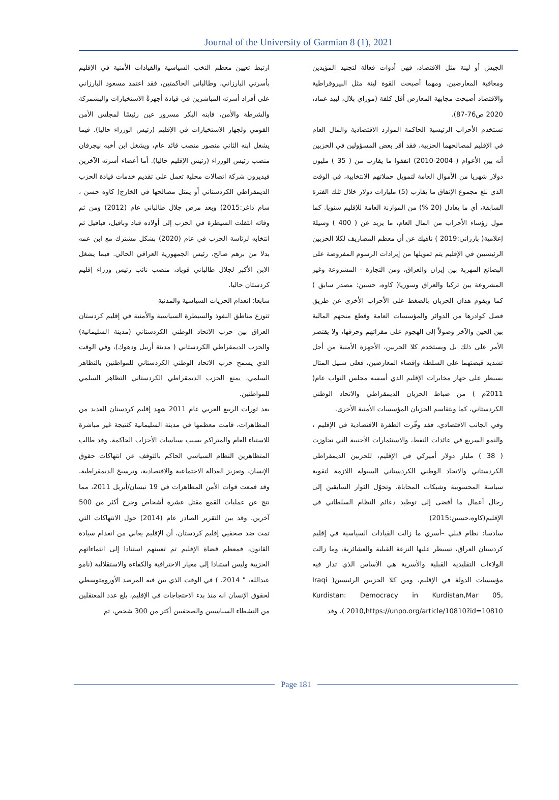Journal of the University of Garmian 8 (1), 2021
الجيش أو لينة مثل الاقتصاد، فهي أدوات فعالة لتجنيد المؤيدين ومعاقبة المعارضين. ومهما أصبحت القوة لينة مثل البيروقراطية والاقتصاد أصبحت مجابهة المعارض أقل كلفة (موزاي بلال، لبيد عماد، 2020 ص76-87).
تستخدم الأحزاب الرئيسية الحاكمة الموارد الاقتصادية والمال العام في الإقليم لمصالحهما الحزبية، فقد أقر بعض المسؤولين في الحزبين أنه بين الأعوام ( 2004-2010) انفقوا ما يقارب من ( 35 ) مليون دولار شهريا من الأموال العامة لتمويل حملاتهم الانتخابية، في الوقت الذي بلغ مجموع الإنفاق ما يقارب (5) مليارات دولار خلال تلك الفترة السابقة، أي ما يعادل (20 %) من الموازنة العامة للإقليم سنويا. كما مول رؤساء الأحزاب من المال العام، ما يزيد عن ( 400 ) وسيلة إعلامية( بارزاني:2019 ) ناهيك عن أن معظم المصاريف لكلا الحزبين الرئيسيين في الإقليم يتم تمويلها من إيرادات الرسوم المفروضة على البضائع المهربة بين إيران والعراق، ومن التجارة - المشروعة وغير المشروعة بين تركيا والعراق وسوريا( كاوه، حسين: مصدر سابق ) كما ويقوم هذان الحزبان بالضغط على الأحزاب الأخرى عن طريق فصل كوادرها من الدوائر والمؤسسات العامة وقطع منحهم المالية بين الحين والآخر وصولاً إلى الهجوم على مقراتهم وحرقها، ولا يقتصر الأمر على ذلك بل ويستخدم كلا الحزبين، الأجهزة الأمنية من أجل تشديد قبضتهما على السلطة وإقصاء المعارضين، فعلى سبيل المثال يسيطر على جهاز مخابرات الإقليم الذي أسسه مجلس النواب عام( 2011م ) من ضباط الحزبان الديمقراطي والاتحاد الوطني الكردستاني، كما ويتقاسم الحزبان المؤسسات الأمنية الأخرى.
وفي الجانب الاقتصادي، فقد وفّرت الطفرة الاقتصادية في الإقليم ، والنمو السريع في عائدات النفط، والاستثمارات الأجنبية التي تجاوزت ( 38 ) مليار دولار أميركي في الإقليم، للحزبين الديمقراطي الكردستاني والاتحاد الوطني الكردستاني السيولة اللازمة لتقوية سياسة المحسوبية وشبكات المحاباة، وتحوّل الثوار السابقين إلى رجال أعمال ما أفضى إلى توطيد دعائم النظام السلطاني في الإقليم(كاوه،حسين:2015)
سادسا: نظام قبلي –أسري ما زالت القيادات السياسية في إقليم كردستان العراق، تسيطر عليها النزعة القبلية والعشائرية، وما زالت الولاءات التقليدية القبلية والأسرية هي الأساس الذي تدار فيه مؤسسات الدولة في الإقليم، ومن كلا الحزبين الرئيسين( Iraqi Kurdistan: Democracy in Kurdistan,Mar 05, 2010,https://unpo.org/article/10810?id=10810 )، وقد
ارتبط تعيين معظم النخب السياسية والقيادات الأمنية في الإقليم بأسرتي البارزاني، وطالباني الحاكمتين، فقد اعتمد مسعود البارزاني على أفراد أسرته المباشرين في قيادة أجهزةُ الاستخبارات والبشمركة والشرطة والأمن، فابنه البكر مسرور عين رئيسًا لمجلس الأمن القومي ولجهاز الاستخبارات في الإقليم (رئيس الوزراء حاليا). فيما يشغل ابنه الثاني منصور منصب قائد عام، ويشغل ابن أخيه نيجرفان منصب رئيس الوزراء (رئيس الإقليم حاليا). أما أعضاء أسرته الآخرين فيديرون شركة اتصالات محلية تعمل على تقديم خدمات قيادة الحزب الديمقراطي الكردستاني أو يمثل مصالحها في الخارج( كاوه حسن ، سام داغر:2015) وبعد مرض جلال طالباني عام (2012) ومن ثم وفاته انتقلت السيطرة في الحزب إلى أولاده قباد وبافيل، فبافيل تم انتخابه لرئاسة الحزب في عام (2020) بشكل مشترك مع ابن عمه بدلا من برهم صالح، رئيس الجمهورية العراقي الحالي. فيما يشغل الابن الأكبر لجلال طالباني قوباد، منصب نائب رئيس وزراء إقليم كردستان حاليا.
سابعا: انعدام الحريات السياسية والمدنية
تتوزع مناطق النفوذ والسيطرة السياسية والأمنية في إقليم كردستان العراق بين حزب الاتحاد الوطني الكردستاني (مدينة السليمانية) والحزب الديمقراطي الكردستاني ( مدينة أربيل ودهوك)، وفي الوقت الذي يسمح حزب الاتحاد الوطني الكردستاني للمواطنين بالتظاهر السلمي، يمنع الحزب الديمقراطي الكردستاني التظاهر السلمي للمواطنين.
بعد ثورات الربيع العربي عام 2011 شهد إقليم كردستان العديد من المظاهرات، قامت معظمها في مدينة السليمانية كنتيجة غير مباشرة للاستياء العام والمتراكم بسبب سياسات الأحزاب الحاكمة. وقد طالب المتظاهرين النظام السياسي الحاكم بالتوقف عن انتهاكات حقوق الإنسان، وتعزيز العدالة الاجتماعية والاقتصادية، وترسيخ الديمقراطية. وقد قمعت قوات الأمن المظاهرات في 19 نيسان/أبريل 2011، مما نتج عن عمليات القمع مقتل عشرة أشخاص وجرح أكثر من 500 آخرين. وقد بين التقرير الصادر عام (2014) حول الانتهاكات التي تمت ضد صحفيي إقليم كردستان، أن الإقليم يعاني من انعدام سيادة القانون، فمعظم قضاة الإقليم تم تعيينهم استنادا إلى انتماءاتهم الحزبية وليس استنادا إلى معيار الاحترافية والكفاءة والاستقلالية (نامو عبدالله، " 2014. ) في الوقت الذي بين فيه المرصد الأورومتوسطي لحقوق الإنسان انه منذ بدء الاحتجاجات في الإقليم، بلغ عدد المعتقلين من النشطاء السياسيين والصحفيين أكثر من 300 شخص، تم
Page 181